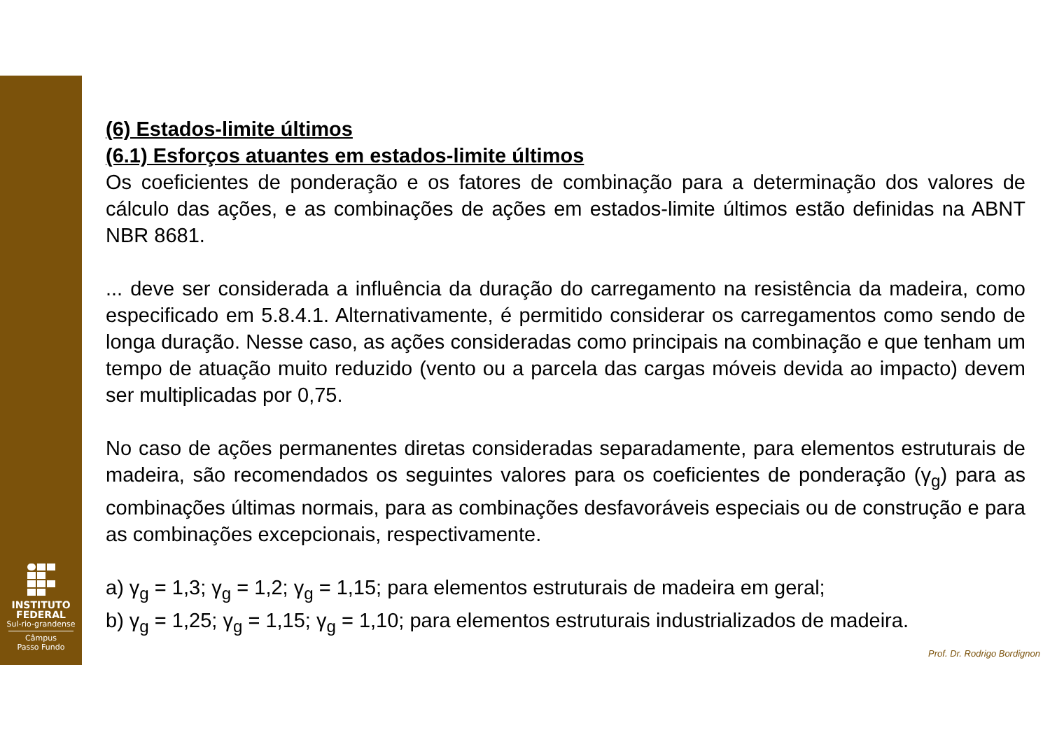INSTITUTO
FEDERAL
Sul-rio-grandense
Câmpus
Passo Fundo
(6) Estados-limite últimos
(6.1) Esforços atuantes em estados-limite últimos
Os coeficientes de ponderação e os fatores de combinação para a determinação dos valores de cálculo das ações, e as combinações de ações em estados-limite últimos estão definidas na ABNT NBR 8681.
... deve ser considerada a influência da duração do carregamento na resistência da madeira, como especificado em 5.8.4.1. Alternativamente, é permitido considerar os carregamentos como sendo de longa duração. Nesse caso, as ações consideradas como principais na combinação e que tenham um tempo de atuação muito reduzido (vento ou a parcela das cargas móveis devida ao impacto) devem ser multiplicadas por 0,75.
No caso de ações permanentes diretas consideradas separadamente, para elementos estruturais de madeira, são recomendados os seguintes valores para os coeficientes de ponderação (γ<sub>g</sub>) para as combinações últimas normais, para as combinações desfavoráveis especiais ou de construção e para as combinações excepcionais, respectivamente.
a) γ<sub>g</sub> = 1,3; γ<sub>g</sub> = 1,2; γ<sub>g</sub> = 1,15; para elementos estruturais de madeira em geral;
b) γ<sub>g</sub> = 1,25; γ<sub>g</sub> = 1,15; γ<sub>g</sub> = 1,10; para elementos estruturais industrializados de madeira.
Prof. Dr. Rodrigo Bordignon